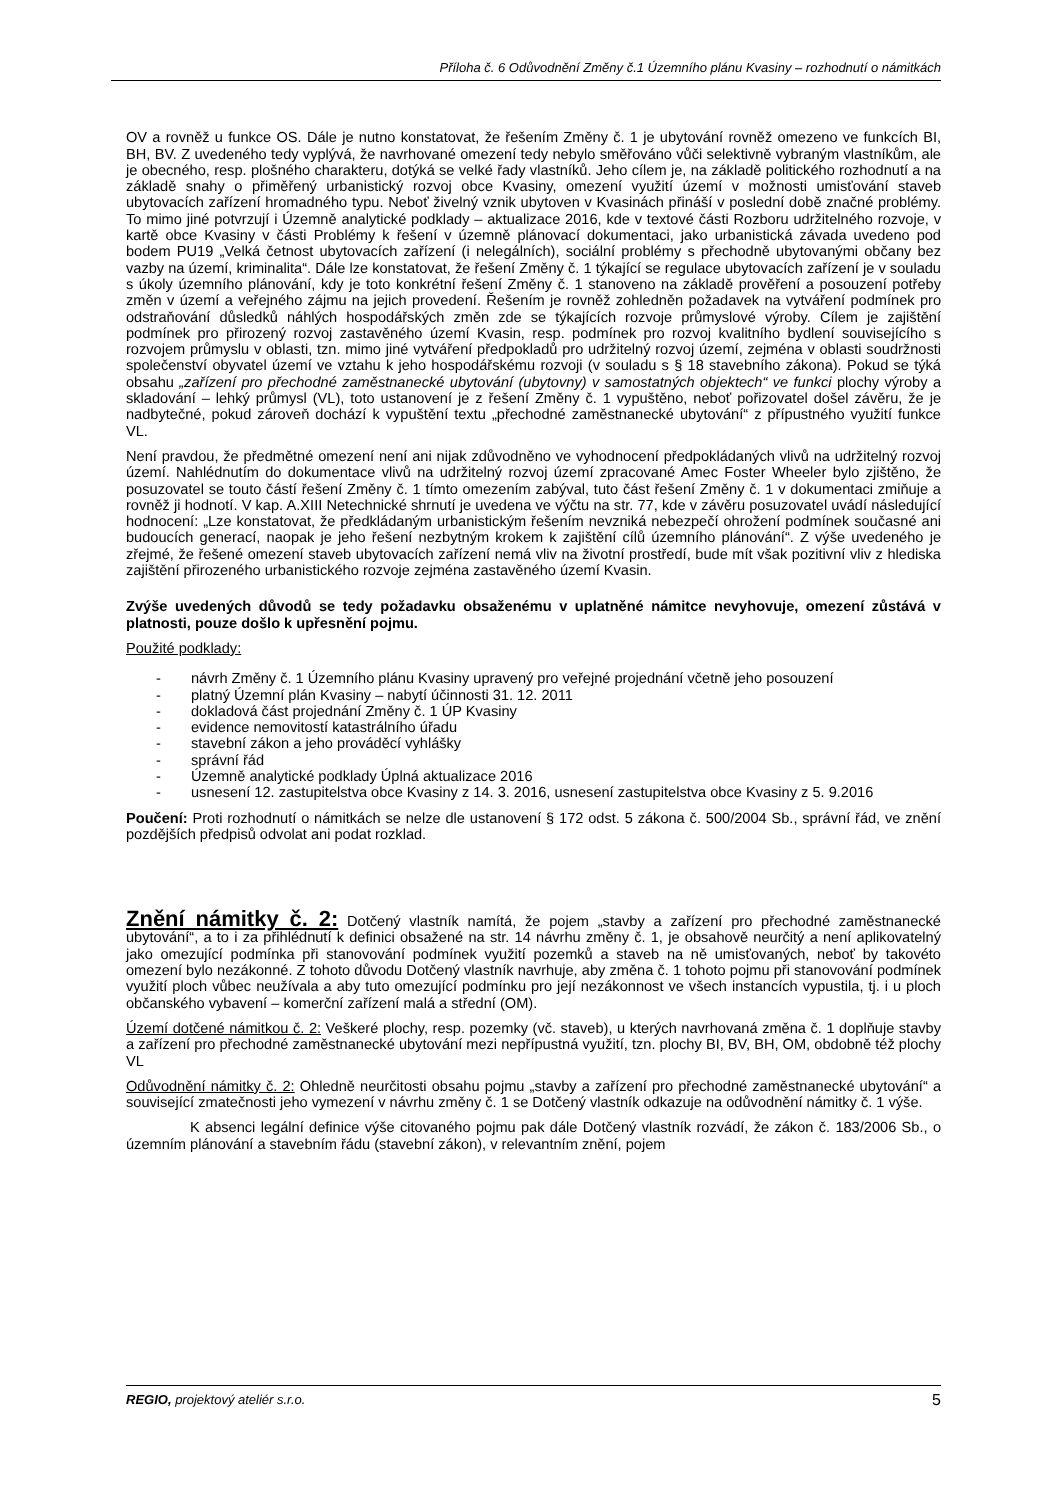Příloha č. 6 Odůvodnění Změny č.1 Územního plánu Kvasiny – rozhodnutí o námitkách
OV a rovněž u funkce OS. Dále je nutno konstatovat, že řešením Změny č. 1 je ubytování rovněž omezeno ve funkcích BI, BH, BV. Z uvedeného tedy vyplývá, že navrhované omezení tedy nebylo směřováno vůči selektivně vybraným vlastníkům, ale je obecného, resp. plošného charakteru, dotýká se velké řady vlastníků. Jeho cílem je, na základě politického rozhodnutí a na základě snahy o přiměřený urbanistický rozvoj obce Kvasiny, omezení využití území v možnosti umisťování staveb ubytovacích zařízení hromadného typu. Neboť živelný vznik ubytoven v Kvasinách přináší v poslední době značné problémy. To mimo jiné potvrzují i Územně analytické podklady – aktualizace 2016, kde v textové části Rozboru udržitelného rozvoje, v kartě obce Kvasiny v části Problémy k řešení v územně plánovací dokumentaci, jako urbanistická závada uvedeno pod bodem PU19 „Velká četnost ubytovacích zařízení (i nelegálních), sociální problémy s přechodně ubytovanými občany bez vazby na území, kriminalita“. Dále lze konstatovat, že řešení Změny č. 1 týkající se regulace ubytovacích zařízení je v souladu s úkoly územního plánování, kdy je toto konkrétní řešení Změny č. 1 stanoveno na základě prověření a posouzení potřeby změn v území a veřejného zájmu na jejich provedení. Řešením je rovněž zohledněn požadavek na vytváření podmínek pro odstraňování důsledků náhlých hospodářských změn zde se týkajících rozvoje průmyslové výroby. Cílem je zajištění podmínek pro přirozený rozvoj zastavěného území Kvasin, resp. podmínek pro rozvoj kvalitního bydlení souvisejícího s rozvojem průmyslu v oblasti, tzn. mimo jiné vytváření předpokladů pro udržitelný rozvoj území, zejména v oblasti soudržnosti společenství obyvatel území ve vztahu k jeho hospodářskému rozvoji (v souladu s § 18 stavebního zákona). Pokud se týká obsahu „zařízení pro přechodné zaměstnanecké ubytování (ubytovny) v samostatných objektech“ ve funkci plochy výroby a skladování – lehký průmysl (VL), toto ustanovení je z řešení Změny č. 1 vypuštěno, neboť pořizovatel došel závěru, že je nadbytečné, pokud zároveň dochází k vypuštění textu „přechodné zaměstnanecké ubytování“ z přípustného využití funkce VL.
Není pravdou, že předmětné omezení není ani nijak zdůvodněno ve vyhodnocení předpokládaných vlivů na udržitelný rozvoj území. Nahlédnutím do dokumentace vlivů na udržitelný rozvoj území zpracované Amec Foster Wheeler bylo zjištěno, že posuzovatel se touto částí řešení Změny č. 1 tímto omezením zabýval, tuto část řešení Změny č. 1 v dokumentaci zmiňuje a rovněž ji hodnotí. V kap. A.XIII Netechnické shrnutí je uvedena ve výčtu na str. 77, kde v závěru posuzovatel uvádí následující hodnocení: „Lze konstatovat, že předkládaným urbanistickým řešením nevzniká nebezpečí ohrožení podmínek současné ani budoucích generací, naopak je jeho řešení nezbytným krokem k zajištění cílů územního plánování“. Z výše uvedeného je zřejmé, že řešené omezení staveb ubytovacích zařízení nemá vliv na životní prostředí, bude mít však pozitivní vliv z hlediska zajištění přirozeného urbanistického rozvoje zejména zastavěného území Kvasin.
Zvýše uvedených důvodů se tedy požadavku obsaženému v uplatněné námitce nevyhovuje, omezení zůstává v platnosti, pouze došlo k upřesnění pojmu.
Použité podklady:
- návrh Změny č. 1 Územního plánu Kvasiny upravený pro veřejné projednání včetně jeho posouzení
- platný Územní plán Kvasiny – nabytí účinnosti 31. 12. 2011
- dokladová část projednání Změny č. 1 ÚP Kvasiny
- evidence nemovitostí katastrálního úřadu
- stavební zákon a jeho prováděcí vyhlášky
- správní řád
- Územně analytické podklady Úplná aktualizace 2016
- usnesení 12. zastupitelstva obce Kvasiny z 14. 3. 2016, usnesení zastupitelstva obce Kvasiny z 5. 9.2016
Poučení: Proti rozhodnutí o námitkách se nelze dle ustanovení § 172 odst. 5 zákona č. 500/2004 Sb., správní řád, ve znění pozdějších předpisů odvolat ani podat rozklad.
Znění námitky č. 2: Dotčený vlastník namítá, že pojem „stavby a zařízení pro přechodné zaměstnanecké ubytování“, a to i za přihlédnutí k definici obsažené na str. 14 návrhu změny č. 1, je obsahově neurčitý a není aplikovatelný jako omezující podmínka při stanovování podmínek využití pozemků a staveb na ně umisťovaných, neboť by takovéto omezení bylo nezákonné. Z tohoto důvodu Dotčený vlastník navrhuje, aby změna č. 1 tohoto pojmu při stanovování podmínek využití ploch vůbec neužívala a aby tuto omezující podmínku pro její nezákonnost ve všech instancích vypustila, tj. i u ploch občanského vybavení – komerční zařízení malá a střední (OM).
Území dotčené námitkou č. 2: Veškeré plochy, resp. pozemky (vč. staveb), u kterých navrhovaná změna č. 1 doplňuje stavby a zařízení pro přechodné zaměstnanecké ubytování mezi nepřípustná využití, tzn. plochy BI, BV, BH, OM, obdobně též plochy VL
Odůvodnění námitky č. 2: Ohledně neurčitosti obsahu pojmu „stavby a zařízení pro přechodné zaměstnanecké ubytování“ a související zmatečnosti jeho vymezení v návrhu změny č. 1 se Dotčený vlastník odkazuje na odůvodnění námitky č. 1 výše.
K absenci legální definice výše citovaného pojmu pak dále Dotčený vlastník rozvádí, že zákon č. 183/2006 Sb., o územním plánování a stavebním řádu (stavební zákon), v relevantním znění, pojem
REGIO, projektový ateliér s.r.o. 5